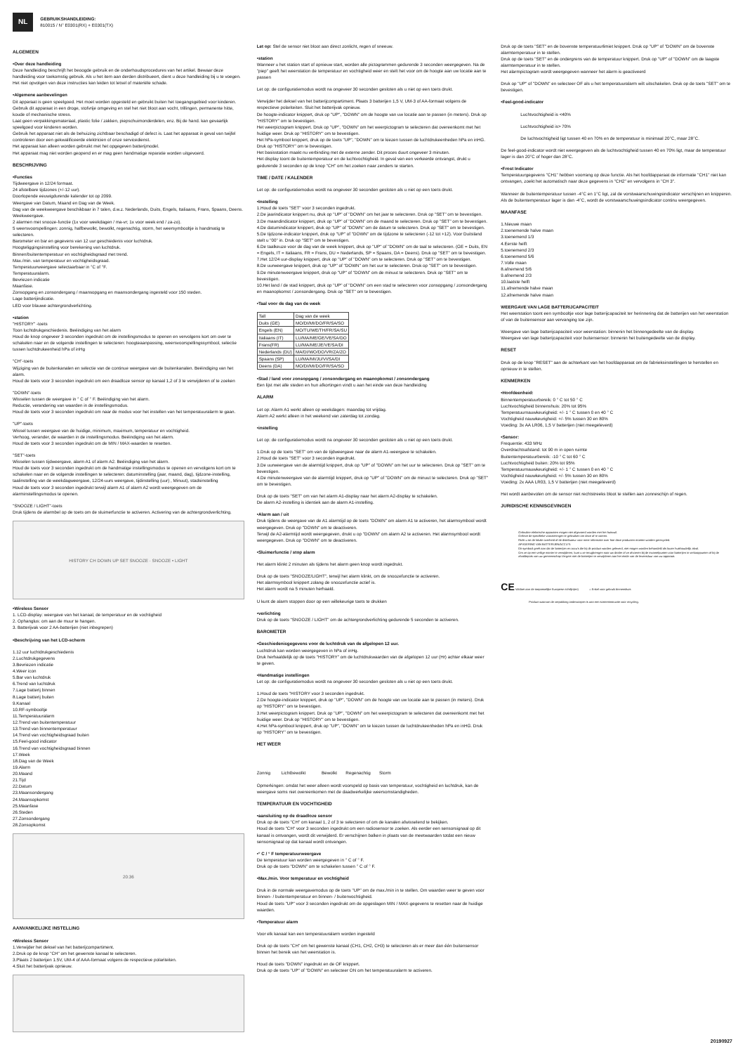NL
GEBRUIKSHANDLEIDING:
810015 / N° E0301(RX) + E0301(TX)
ALGEMEEN
•Over deze handleiding
Deze handleiding beschrijft het beoogde gebruik en de onderhoudsprocedures van het artikel. Bewaar deze handleiding voor toekomstig gebruik. Als u het item aan derden distribueert, dient u deze handleiding bij u te voegen. Het niet opvolgen van deze instructies kan leiden tot letsel of materiële schade.
•Algemene aanbevelingen
Dit apparaat is geen speelgoed. Het moet worden opgesteld en gebruikt buiten het toegangsgebied voor kinderen.
Gebruik dit apparaat in een droge, stofvrije omgeving en stel het niet bloot aan vocht, trillingen, permanente hitte, koude of mechanische stress.
Laat geen verpakkingsmateriaal, plastic folie / zakken, piepschuimonderdelen, enz. Bij de hand. kan gevaarlijk speelgoed voor kinderen worden.
Gebruik het apparaat niet als de behuizing zichtbaar beschadigd of defect is. Laat het apparaat in geval van twijfel controleren door een gekwalificeerde elektricien of onze servicedienst.
Het apparaat kan alleen worden gebruikt met het opgegeven batterijmodel.
Het apparaat mag niet worden geopend en er mag geen handmatige reparatie worden uitgevoerd.
BESCHRIJVING
•Functies
Tijdweergave in 12/24 formaat.
24 afstelbare tijdzones (+/-12 uur).
Doorlopende eeuwigdurende kalender tot op 2099.
Weergave van Datum, Maand en Dag van de Week.
Dag van de weekweergave beschikbaar in 7 talen, d.w.z. Nederlands, Duits, Engels, Italiaans, Frans, Spaans, Deens.
Weekweergave.
2 alarmen met snooze-functie (1x voor weekdagen / ma-vr; 1x voor week end / za-zo).
5 weersvoorspellingen: zonnig, halfbewolkt, bewolkt, regenachtig, storm, het weersymbooltje is handmatig te selecteren.
Barometer en bar en gegevens van 12 uur geschiedenis voor luchtdruk.
Hoogteliggingsinstelling voor berekening van luchtdruk.
Binnen/buitentemperatuur en vochtigheidsgraad met trend.
Max./min. van temperatuur en vochtigheidsgraad.
Temperatuurweergave selectaarbaar in °C of °F.
Temperatuuralarm.
Bevriezen indicatie
Maanfase.
Zonsopgang en zonsondergang / maansopgang en maansondergang ingesteld voor 150 steden.
Lage batterijindicatie.
LED voor blauwe achtergrondverlichting.
•station
"HISTORY" -toets
Toon luchtdrukgeschiedenis. Beëindiging van het alarm
Houd de knop ongeveer 3 seconden ingedrukt om de instellingsmodus te openen en vervolgens kort om over te schakelen naar en de volgende instellingen te selecteren: hoogteaanpassing, weersvoorspellingssymbool, selectie tussen luchtdrukeenheid hPa of inHg
"CH"-toets
Wijziging van de buitenkanalen en selectie van de continue weergave van de buitenkanalen. Beëindiging van het alarm.
Houd de toets voor 3 seconden ingedrukt om een draadloze sensor op kanaal 1,2 of 3 te verwijderen of te zoeken
"DOWN"-toets
Wisselen tussen de weergave in ° C of ° F. Beëindiging van het alarm.
Reductie, verandering van waarden in de instellingsmodus.
Houd de toets voor 3 seconden ingedrukt om naar de modus voor het instellen van het temperatuuralarm te gaan.
"UP"-toets
Wissel tussen weergave van de huidige, minimum, maximum, temperatuur en vochtigheid.
Verhoog, verander, de waarden in de instellingsmodus. Beëindiging van het alarm.
Houd de toets voor 3 seconden ingedrukt om de MIN / MAX-waarden te resetten.
"SET"-toets
Wisselen tussen tijdweergave, alarm A1 of alarm A2. Beëindiging van het alarm.
Houd de toets voor 3 seconden ingedrukt om de handmatige instellingsmodus te openen en vervolgens kort om te schakelen naar en de volgende instellingen te selecteren: datuminstelling (jaar, maand, dag), tijdzone-instelling, taalinstelling van de weekdagweergave, 12/24-uurs weergave, tijdinstelling (uur) , Minuut), stadsinstelling
Houd de toets voor 3 seconden ingedrukt terwijl alarm A1 of alarm A2 wordt weergegeven om de alarminstellingsmodus te openen.
"SNOOZE / LIGHT"-toets
Druk tijdens de alarmbel op de toets om de sluimerfunctie te activeren. Activering van de achtergrondverlichting.
HISTORY CH DOWN UP SET SNOOZE · SNOOZE • LIGHT
•Wireless Sensor
1. LCD-display: weergave van het kanaal, de temperatuur en de vochtigheid
2. Ophanglus: om aan de muur te hangen.
3. Batterijvak voor 2 AA-batterijen (niet inbegrepen)
•Beschrijving van het LCD-scherm
1.12 uur luchtdrukgeschiedenis
2.Luchtdrukgegevens
3.Bevriezen indicatie
4.Weer icon
5.Bar van luchtdruk
6.Trend van luchtdruk
7.Lage batterij binnen
8.Lage batterij buiten
9.Kanaal
10.RF-symbooltje
11.Temperatuuralarm
12.Trend van buitentemperatuur
13.Trend van binnentemperatuur
14.Trend van vochtigheidsgraad buiten
15.Feel-good indicator
16.Trend van vochtigheidsgraad binnen
17.Week
18.Dag van de Week
19.Alarm
20.Maand
21.Tijd
22.Datum
23.Maansondergang
24.Maansopkomst
25.Maanfase
26.Steden
27.Zonsondergang
28.Zonsopkomst
20:36
AANVANKELIJKE INSTELLING
•Wireless Sensor
1.Verwijder het deksel van het batterijcompartiment.
2.Druk op de knop "CH" om het gewenste kanaal te selecteren.
3.Plaats 2 batterijen 1.5V, UM-4 of AAA-formaat volgens de respectieve polariteiten.
4.Sluit het batterijvak opnieuw.
Let op: Stel de sensor niet bloot aan direct zonlicht, regen of sneeuw.
•station
Wanneer u het station start of opnieuw start, worden alle pictogrammen gedurende 3 seconden weergegeven. Na de "piep" geeft het weerstation de temperatuur en vochtigheid weer en stelt het voor om de hoogte aan uw locatie aan te passen
Let op: de configuratiemodus wordt na ongeveer 30 seconden gesloten als u niet op een toets drukt.
Verwijder het deksel van het batterijcompartiment. Plaats 3 batterijen 1,5 V, UM-3 of AA-formaat volgens de respectieve polariteiten. Sluit het batterijvak opnieuw.
De hoogte-indicator knippert, druk op "UP", "DOWN" om de hoogte van uw locatie aan te passen (in meters). Druk op "HISTORY" om te bevestigen.
Het weerpictogram knippert. Druk op "UP", "DOWN" om het weerpictogram te selecteren dat overeenkomt met het huidige weer. Druk op "HISTORY" om te bevestigen.
Het hPa-symbool knippert, druk op de toets "UP", "DOWN" om te kiezen tussen de luchtdrukeenheden hPa en inHG. Druk op "HISTORY" om te bevestigen.
Het basisstation maakt nu verbinding met de externe zender. Dit proces duurt ongeveer 3 minuten.
Het display toont de buitentemperatuur en de luchtvochtigheid. In geval van een verkeerde ontvangst, drukt u gedurende 3 seconden op de knop "CH" om het zoeken naar zenders te starten.
TIME / DATE / KALENDER
Let op: de configuratiemodus wordt na ongeveer 30 seconden gesloten als u niet op een toets drukt.
•Instelling
1.Houd de toets "SET" voor 3 seconden ingedrukt.
2.De jaarindicator knippert nu, druk op "UP" of "DOWN" om het jaar te selecteren. Druk op "SET" om te bevestigen.
3.De maandindicator knippert, druk op "UP" of "DOWN" om de maand te selecteren. Druk op "SET" om te bevestigen.
4.De datumindicator knippert, druk op "UP" of "DOWN" om de datum te selecteren. Druk op "SET" om te bevestigen.
5.De tijdzone-indicator knippert, druk op "UP" of "DOWN" om de tijdzone te selecteren (-12 tot +12). Voor Duitsland stelt u "00" in. Druk op "SET" om te bevestigen.
6.De taalkeuze voor de dag van de week knippert, druk op "UP" of "DOWN" om de taal te selecteren. (GE = Duits, EN = Engels, IT = Italiaans, FR = Frans, DU = Nederlands, SP = Spaans, DA = Deens). Druk op "SET" om te bevestigen.
7.Het 12/24 uur-display knippert, druk op "UP" of "DOWN" om te selecteren. Druk op "SET" om te bevestigen.
8.De uurweergave knippert, druk op "UP" of "DOWN" om het uur te selecteren. Druk op "SET" om te bevestigen.
9.De minutenweergave knippert, druk op "UP" of "DOWN" om de minuut te selecteren. Druk op "SET" om te bevestigen.
10.Het land / de stad knippert, druk op "UP" of "DOWN" om een stad te selecteren voor zonsopgang / zonsondergang en maanopkomst / zonsondergang. Druk op "SET" om te bevestigen.
•Taal voor de dag van de week
| Tall | Dag van de week |
| Duits (GE) | MO/DI/MI/DO/FR/SA/SO |
| Engels (EN) | MO/TU/WE/TH/FR/SA/SU |
| Italiaans (IT) | LU/MA/ME/GE/VE/SA/DO |
| Frans(FR) | LU/MA/ME/JE/VE/SA/DI |
| Nederlands (DU) | MA/DI/WO/DO/VR/ZA/ZO |
| Spaans (SP) | LU/MA/MI/JU/VI/SA/DI |
| Deens (DA) | MO/DI/MI/DO/FR/SA/SO |
•Stad / land voor zonsopgang / zonsondergang en maanopkomst / zonsondergang
Een lijst met alle steden en hun afkortingen vindt u aan het einde van deze handleiding
ALARM
Let op: Alarm A1 werkt alleen op weekdagen: maandag tot vrijdag.
Alarm A2 werkt alleen in het weekend van zaterdag tot zondag.
•instelling
Let op: de configuratiemodus wordt na ongeveer 30 seconden gesloten als u niet op een toets drukt.
1.Druk op de toets "SET" om van de tijdweergave naar de alarm A1-weergave te schakelen.
2.Houd de toets "SET" voor 3 seconden ingedrukt.
3.De uurweergave van de alarmtijd knippert, druk op "UP" of "DOWN" om het uur te selecteren. Druk op "SET" om te bevestigen.
4.De minutenweergave van de alarmtijd knippert, druk op "UP" of "DOWN" om de minuut te selecteren. Druk op "SET" om te bevestigen.
Druk op de toets "SET" om van het alarm A1-display naar het alarm A2-display te schakelen.
De alarm A2-instelling is identiek aan de alarm A1-instelling.
•Alarm aan / uit
Druk tijdens de weergave van de A1 alarmtijd op de toets "DOWN" om alarm A1 te activeren, het alarmsymbool wordt weergegeven. Druk op "DOWN" om te deactiveren.
Terwijl de A2-alarmtijd wordt weergegeven, drukt u op "DOWN" om alarm A2 te activeren. Het alarmsymbool wordt weergegeven. Druk op "DOWN" om te deactiveren.
•Sluimerfunctie / stop alarm
Het alarm klinkt 2 minuten als tijdens het alarm geen knop wordt ingedrukt.
Druk op de toets "SNOOZE/LIGHT", terwijl het alarm klinkt, om de snoozefunctie te activeren.
Het alarmsymbool knippert zolang de snoozefunctie actief is.
Het alarm wordt na 5 minuten herhaald.
U kunt de alarm stoppen door op een willekeurige toets te drukken
•verlichting
Druk op de toets "SNOOZE / LIGHT" om de achtergrondverlichting gedurende 5 seconden te activeren.
BAROMETER
•Geschiedenisgegevens voor de luchtdruk van de afgelopen 12 uur.
Luchtdruk kan worden weergegeven in hPa of inHg.
Druk herhaaldelijk op de toets "HISTORY" om de luchtdrukwaarden van de afgelopen 12 uur (Hr) achter elkaar weer te geven.
•Handmatige instellingen
Let op: de configuratiemodus wordt na ongeveer 30 seconden gesloten als u niet op een toets drukt.
1.Houd de toets "HISTORY voor 3 seconden ingedrukt.
2.De hoogte-indicator knippert, druk op "UP", "DOWN" om de hoogte van uw locatie aan te passen (in meters). Druk op "HISTORY" om te bevestigen.
3.Het weerpictogram knippert. Druk op "UP", "DOWN" om het weerpictogram te selecteren dat overeenkomt met het huidige weer. Druk op "HISTORY" om te bevestigen.
4.Het hPa-symbool knippert, druk op "UP", "DOWN" om te kiezen tussen de luchtdrukeenheden hPa en inHG. Druk op "HISTORY" om te bevestigen.
HET WEER
Zonnig Lichtbewolkt Bewolkt Regenachtig Storm
Opmerkingen: omdat het weer alleen wordt voorspeld op basis van temperatuur, vochtigheid en luchtdruk, kan de weergave soms niet overeenkomen met de daadwerkelijke weersomstandigheden.
TEMPERATUUR EN VOCHTIGHEID
•aansluiting op de draadloze sensor
Druk op de toets "CH" om kanaal 1, 2 of 3 te selecteren of om de kanalen afwisselend te bekijken.
Houd de toets "CH" voor 3 seconden ingedrukt om een radiosensor te zoeken. Als eerder een sensorsignaal op dit kanaal is ontvangen, wordt dit verwijderd. Er verschijnen balken in plaats van de meetwaarden totdat een nieuw sensorsignaal op dat kanaal wordt ontvangen.
•° C / ° F temperatuurweergave
De temperatuur kan worden weergegeven in ° C of ° F.
Druk op de toets "DOWN" om te schakelen tussen ° C of ° F.
•Max./min. Voor temperatuur en vochtigheid
Druk in de normale weergavemodus op de toets "UP" om de max./min in te stellen. Om waarden weer te geven voor binnen- / buitentemperatuur en binnen- / buitenvochtigheid.
Houd de toets "UP" voor 3 seconden ingedrukt om de opgeslagen MIN / MAX-gegevens te resetten naar de huidige waarden.
•Temperatuur alarm
Voor elk kanaal kan een temperatuuralarm worden ingesteld
Druk op de toets "CH" om het gewenste kanaal (CH1, CH2, CH3) te selecteren als er meer dan één buitensensor binnen het bereik van het weerstation is.
Houd de toets "DOWN" ingedrukt en de OF knippert.
Druk op de toets "UP" of "DOWN" en selecteer ON om het temperatuuralarm te activeren.
Druk op de toets "SET" en de bovenste temperatuurlimiet knippert. Druk op "UP" of "DOWN" om de bovenste alarmtemperatuur in te stellen.
Druk op de toets "SET" en de ondergrens van de temperatuur knippert. Druk op "UP" of "DOWN" om de laagste alarmtemperatuur in te stellen.
Het alarmpictogram wordt weergegeven wanneer het alarm is geactiveerd
Druk op "UP" of "DOWN" en selecteer OF als u het temperatuuralarm wilt uitschakelen. Druk op de toets "SET" om te bevestigen.
•Feel-good-indicator
Luchtvochtigheid is <40%
Luchtvochtigheid is> 70%
De luchtvochtigheid ligt tussen 40 en 70% en de temperatuur is minimaal 20°C, maar 28°C.
De feel-good-indicator wordt niet weergegeven als de luchtvochtigheid tussen 40 en 70% ligt, maar de temperatuur lager is dan 20°C of hoger dan 28°C.
•Frost Indicator
Temperatuurgegevens "CH1" hebben voorrang op deze functie. Als het hoofdapparaat de informatie "CH1" niet kan ontvangen, zoekt het automatisch naar deze gegevens in "CH2" en vervolgens in "CH 3".
Wanneer de buitentemperatuur tussen -4°C en 1°C ligt, zal de vorstwaarschuwingsindicator verschijnen en knipperen.
Als de buitentemperatuur lager is dan -4°C, wordt de vorstwaarschuwingsindicator continu weergegeven.
MAANFASE
1.Nieuwe maan
2.toenemende halve maan
3.toenemend 1/3
4.Eerste helft
5.toenemend 2/3
6.toenemend 5/6
7.Volle maan
8.afnemend 5/6
9.afnemend 2/3
10.laatste helft
11.afnemende halve maan
12.afnemende halve maan
WEERGAVE VAN LAGE BATTERIJCAPACITEIT
Het weerstation toont een symbooltje voor lage batterijcapaciteit ter herinnering dat de batterijen van het weerstation of van de buitensensor aan vervanging toe zijn.
Weergave van lage batterijcapaciteit voor weerstation: binnenin het binnengedeelte van de display.
Weergave van lage batterijcapaciteit voor buitensensor: binnenin het buitengedeelte van de display.
RESET
Druk op de knop "RESET" aan de achterkant van het hoofdapparaat om de fabrieksinstellingen te herstellen en opnieuw in te stellen.
KENMERKEN
•Hoofdeenheid:
Binnentemperatuurbereik: 0 ° C tot 50 ° C
Luchtvochtigheid binnenshuis: 20% tot 95%
Temperatuurnauwkeurigheid: +/- 1 ° C tussen 0 en 40 ° C
Vochtigheid nauwkeurigheid: +/- 5% tussen 30 en 80%
Voeding: 3x AA LR06, 1,5 V batterijen (niet meegeleverd)
•Sensor:
Frequentie: 433 MHz
Overdrachtsafstand: tot 90 m in open ruimte
Buitentemperatuurbereik: -10 ° C tot 60 ° C
Luchtvochtigheid buiten: 20% tot 95%
Temperatuurnauwkeurigheid: +/- 1 ° C tussen 0 en 40 ° C
Vochtigheid nauwkeurigheid: +/- 5% tussen 30 en 80%
Voeding: 2x AAA LR03, 1,5 V batterijen (niet meegeleverd)
Het wordt aanbevolen om de sensor niet rechtstreeks bloot te stellen aan zonneschijn of regen.
JURIDISCHE KENNISGEVINGEN
Gebruikte elektrische apparaten mogen niet afgevoerd worden met het huisvuil.
Gelieve de specifieke voorzieningen te gebruiken om deze af te voeren.
Richt u tot de lokale overheid of de distributeur voor meer informatie over hoe deze producten moeten worden gerecycled.
AFVOERING VAN BATTERIJEN/ACCU'S:
Dit symbool geeft aan dat de batterijen en accu's die bij dit product worden geleverd, niet mogen worden behandeld als louter huishoudelijk afval.
Om ze op een veilige manier te verwijderen, kunt u ze terugbrengen naar uw dealer of ze afvoeren bij de inzamelpunten voor batterijen in verkooppunten of bij de afvaldepots van uw gemeenschap.Vergeet niet de batterijen te verwijderen aan het einde van de levensduur van uw apparaat.
CE Voldoet aan de toepasselijke Europese richtlijn(en) ⌂ Enkel voor gebruik binnenshuis
Product waarvan de verpakking onderworpen is aan een sorteerinstructie voor recycling.
20190927